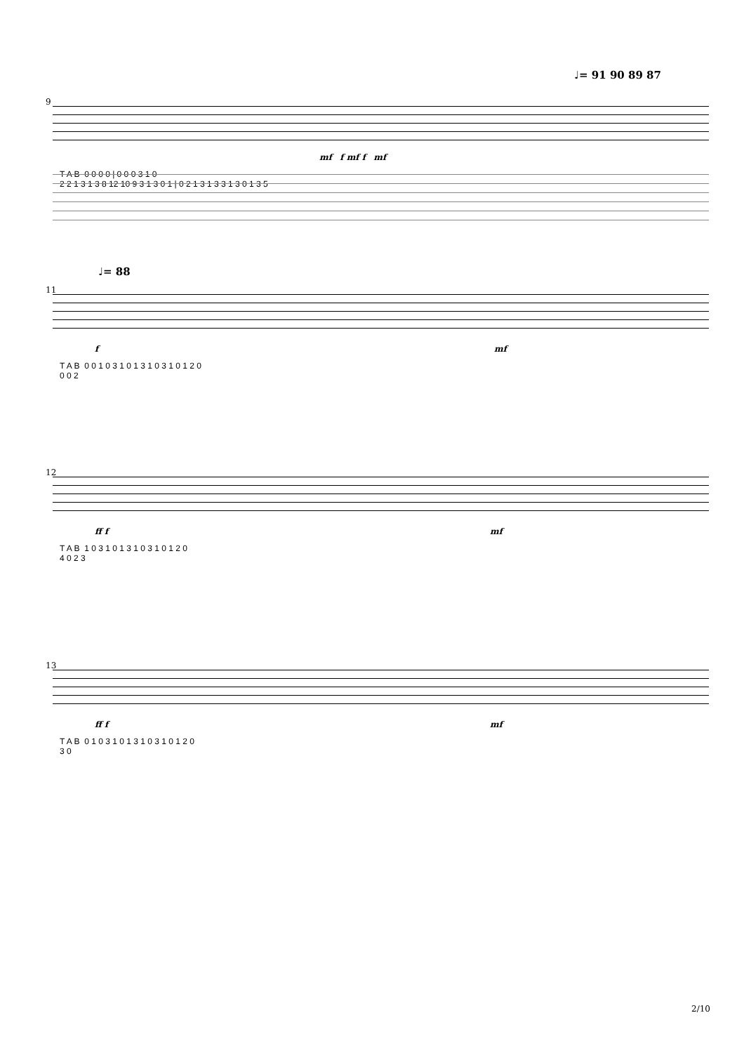♩= 91 90 89 87
9
mf f mf f mf
T A B 0 0 0 0 | 0 0 0 3 1 0 2 2 1 3 1 3 8 12 10 9 3 1 3 0 1 | 0 2 1 3 1 3 3 1 3 0 1 3 5
♩= 88
11
f mf
T A B 0 0 1 0 3 1 0 1 3 1 0 3 1 0 1 2 0 0 0 2
12
ff f mf
T A B 1 0 3 1 0 1 3 1 0 3 1 0 1 2 0 4 0 2 3
13
ff f mf
T A B 0 1 0 3 1 0 1 3 1 0 3 1 0 1 2 0 3 0
2/10